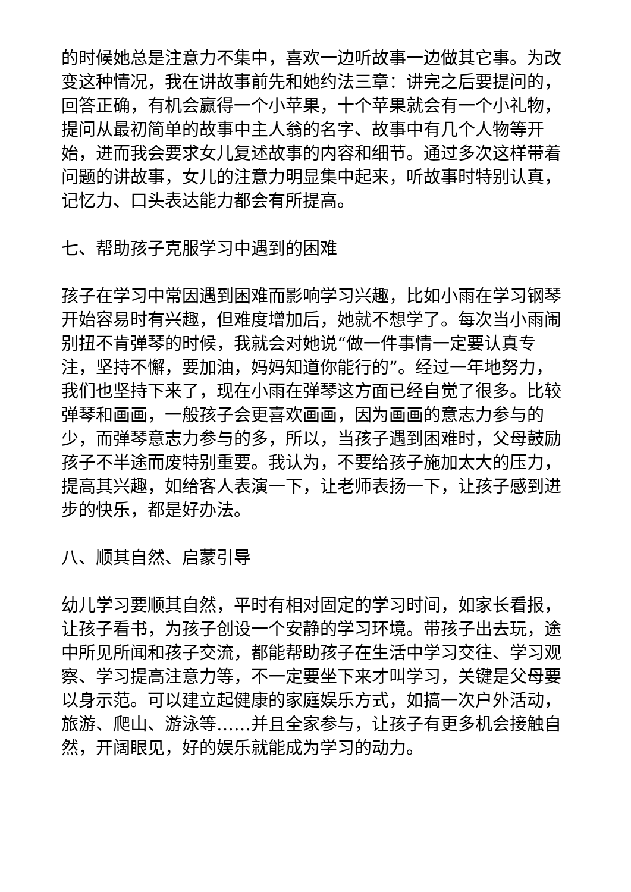的时候她总是注意力不集中，喜欢一边听故事一边做其它事。为改变这种情况，我在讲故事前先和她约法三章：讲完之后要提问的，回答正确，有机会赢得一个小苹果，十个苹果就会有一个小礼物，提问从最初简单的故事中主人翁的名字、故事中有几个人物等开始，进而我会要求女儿复述故事的内容和细节。通过多次这样带着问题的讲故事，女儿的注意力明显集中起来，听故事时特别认真，记忆力、口头表达能力都会有所提高。
七、帮助孩子克服学习中遇到的困难
孩子在学习中常因遇到困难而影响学习兴趣，比如小雨在学习钢琴开始容易时有兴趣，但难度增加后，她就不想学了。每次当小雨闹别扭不肯弹琴的时候，我就会对她说“做一件事情一定要认真专注，坚持不懈，要加油，妈妈知道你能行的”。经过一年地努力，我们也坚持下来了，现在小雨在弹琴这方面已经自觉了很多。比较弹琴和画画，一般孩子会更喜欢画画，因为画画的意志力参与的少，而弹琴意志力参与的多，所以，当孩子遇到困难时，父母鼓励孩子不半途而废特别重要。我认为，不要给孩子施加太大的压力，提高其兴趣，如给客人表演一下，让老师表扬一下，让孩子感到进步的快乐，都是好办法。
八、顺其自然、启蒙引导
幼儿学习要顺其自然，平时有相对固定的学习时间，如家长看报，让孩子看书，为孩子创设一个安静的学习环境。带孩子出去玩，途中所见所闻和孩子交流，都能帮助孩子在生活中学习交往、学习观察、学习提高注意力等，不一定要坐下来才叫学习，关键是父母要以身示范。可以建立起健康的家庭娱乐方式，如搞一次户外活动，旅游、爬山、游泳等……并且全家参与，让孩子有更多机会接触自然，开阔眼见，好的娱乐就能成为学习的动力。